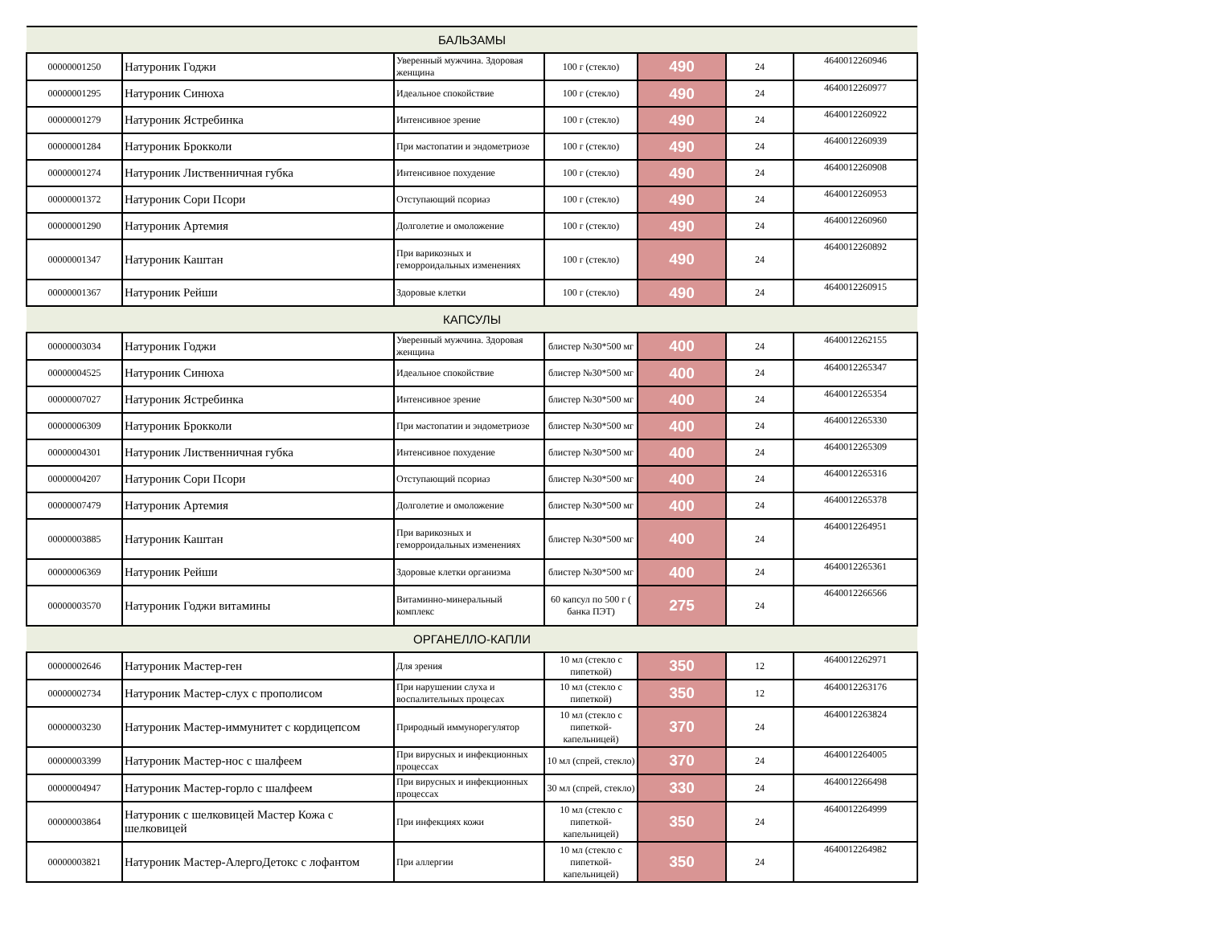| БАЛЬЗАМЫ | | | | | | |
| 00000001250 | Натуроник Годжи | Уверенный мужчина. Здоровая женщина | 100 г (стекло) | 490 | 24 | 4640012260946 |
| 00000001295 | Натуроник Синюха | Идеальное спокойствие | 100 г (стекло) | 490 | 24 | 4640012260977 |
| 00000001279 | Натуроник Ястребинка | Интенсивное зрение | 100 г (стекло) | 490 | 24 | 4640012260922 |
| 00000001284 | Натуроник Брокколи | При мастопатии и эндометриозе | 100 г (стекло) | 490 | 24 | 4640012260939 |
| 00000001274 | Натуроник Лиственничная губка | Интенсивное похудение | 100 г (стекло) | 490 | 24 | 4640012260908 |
| 00000001372 | Натуроник Сори Псори | Отступающий псориаз | 100 г (стекло) | 490 | 24 | 4640012260953 |
| 00000001290 | Натуроник Артемия | Долголетие и омоложение | 100 г (стекло) | 490 | 24 | 4640012260960 |
| 00000001347 | Натуроник Каштан | При варикозных и геморроидальных изменениях | 100 г (стекло) | 490 | 24 | 4640012260892 |
| 00000001367 | Натуроник Рейши | Здоровые клетки | 100 г (стекло) | 490 | 24 | 4640012260915 |
| КАПСУЛЫ | | | | | | |
| 00000003034 | Натуроник Годжи | Уверенный мужчина. Здоровая женщина | блистер №30*500 мг | 400 | 24 | 4640012262155 |
| 00000004525 | Натуроник Синюха | Идеальное спокойствие | блистер №30*500 мг | 400 | 24 | 4640012265347 |
| 00000007027 | Натуроник Ястребинка | Интенсивное зрение | блистер №30*500 мг | 400 | 24 | 4640012265354 |
| 00000006309 | Натуроник Брокколи | При мастопатии и эндометриозе | блистер №30*500 мг | 400 | 24 | 4640012265330 |
| 00000004301 | Натуроник Лиственничная губка | Интенсивное похудение | блистер №30*500 мг | 400 | 24 | 4640012265309 |
| 00000004207 | Натуроник Сори Псори | Отступающий псориаз | блистер №30*500 мг | 400 | 24 | 4640012265316 |
| 00000007479 | Натуроник Артемия | Долголетие и омоложение | блистер №30*500 мг | 400 | 24 | 4640012265378 |
| 00000003885 | Натуроник Каштан | При варикозных и геморроидальных изменениях | блистер №30*500 мг | 400 | 24 | 4640012264951 |
| 00000006369 | Натуроник Рейши | Здоровые клетки организма | блистер №30*500 мг | 400 | 24 | 4640012265361 |
| 00000003570 | Натуроник Годжи витамины | Витаминно-минеральный комплекс | 60 капсул по 500 г ( банка ПЭТ) | 275 | 24 | 4640012266566 |
| ОРГАНЕЛЛО-КАПЛИ | | | | | | |
| 00000002646 | Натуроник Мастер-ген | Для зрения | 10 мл (стекло с пипеткой) | 350 | 12 | 4640012262971 |
| 00000002734 | Натуроник Мастер-слух с прополисом | При нарушении слуха и воспалительных процесах | 10 мл (стекло с пипеткой) | 350 | 12 | 4640012263176 |
| 00000003230 | Натуроник Мастер-иммунитет с кордицепсом | Природный иммунорегулятор | 10 мл (стекло с пипеткой-капельницей) | 370 | 24 | 4640012263824 |
| 00000003399 | Натуроник Мастер-нос с шалфеем | При вирусных и инфекционных процессах | 10 мл (спрей, стекло) | 370 | 24 | 4640012264005 |
| 00000004947 | Натуроник Мастер-горло с шалфеем | При вирусных и инфекционных процессах | 30 мл (спрей, стекло) | 330 | 24 | 4640012266498 |
| 00000003864 | Натуроник с шелковицей Мастер Кожа с шелковицей | При инфекциях кожи | 10 мл (стекло с пипеткой-капельницей) | 350 | 24 | 4640012264999 |
| 00000003821 | Натуроник Мастер-АлергоДетокс с лофантом | При аллергии | 10 мл (стекло с пипеткой-капельницей) | 350 | 24 | 4640012264982 |